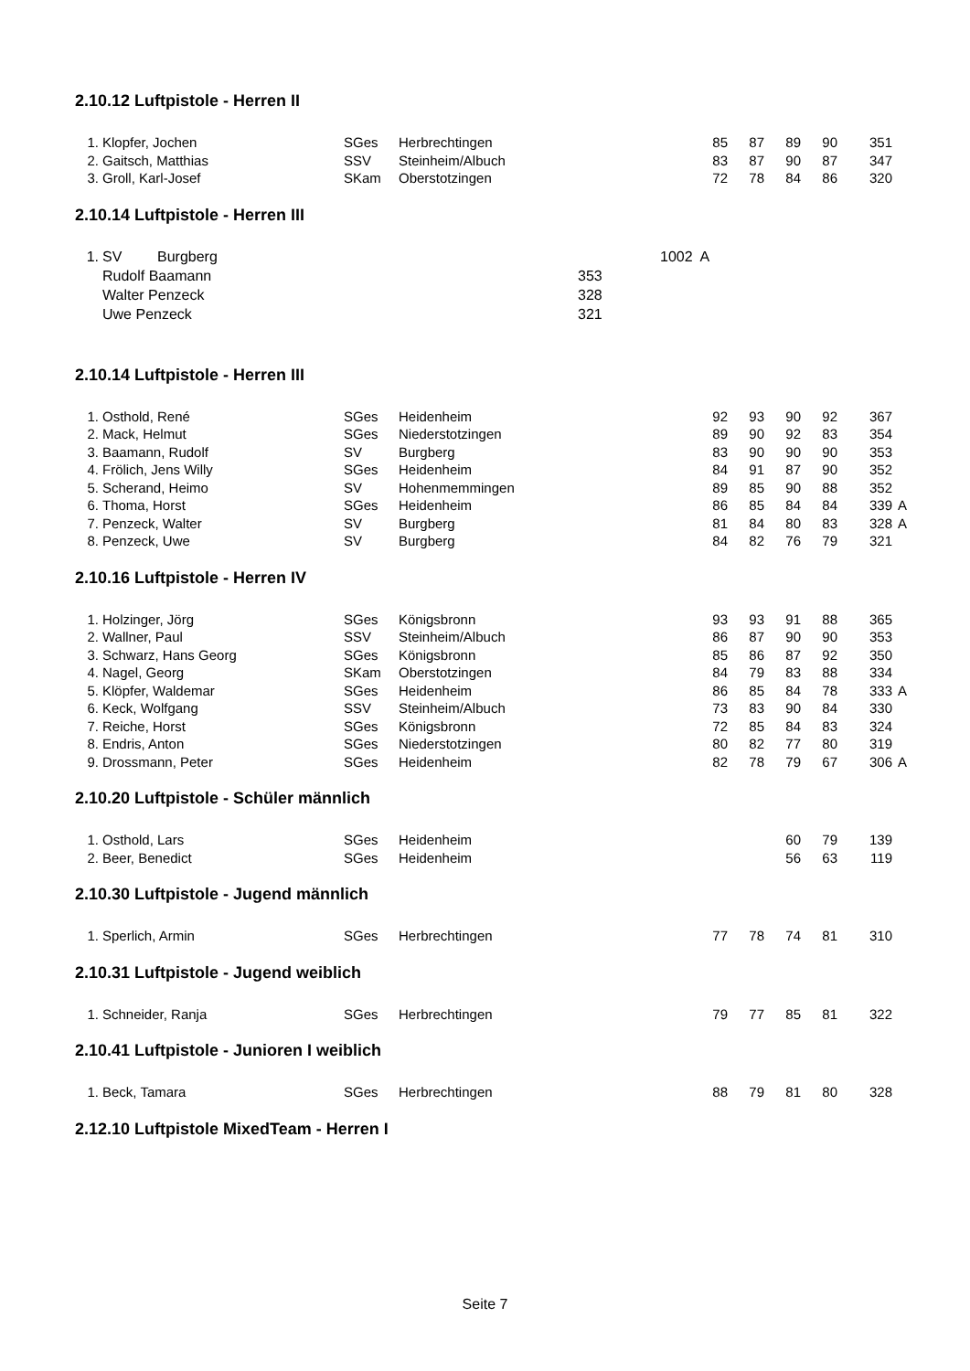2.10.12 Luftpistole - Herren II
| 1. | Klopfer, Jochen | SGes | Herbrechtingen | 85 | 87 | 89 | 90 | 351 | |
| 2. | Gaitsch, Matthias | SSV | Steinheim/Albuch | 83 | 87 | 90 | 87 | 347 | |
| 3. | Groll, Karl-Josef | SKam | Oberstotzingen | 72 | 78 | 84 | 86 | 320 | |
2.10.14 Luftpistole - Herren III
| 1. | SV | Burgberg | | 1002 A |
| | Rudolf Baamann | | 353 | |
| | Walter Penzeck | | 328 | |
| | Uwe Penzeck | | 321 | |
2.10.14 Luftpistole - Herren III
| 1. | Osthold, René | SGes | Heidenheim | 92 | 93 | 90 | 92 | 367 | |
| 2. | Mack, Helmut | SGes | Niederstotzingen | 89 | 90 | 92 | 83 | 354 | |
| 3. | Baamann, Rudolf | SV | Burgberg | 83 | 90 | 90 | 90 | 353 | |
| 4. | Frölich, Jens Willy | SGes | Heidenheim | 84 | 91 | 87 | 90 | 352 | |
| 5. | Scherand, Heimo | SV | Hohenmemmingen | 89 | 85 | 90 | 88 | 352 | |
| 6. | Thoma, Horst | SGes | Heidenheim | 86 | 85 | 84 | 84 | 339 | A |
| 7. | Penzeck, Walter | SV | Burgberg | 81 | 84 | 80 | 83 | 328 | A |
| 8. | Penzeck, Uwe | SV | Burgberg | 84 | 82 | 76 | 79 | 321 | |
2.10.16 Luftpistole - Herren IV
| 1. | Holzinger, Jörg | SGes | Königsbronn | 93 | 93 | 91 | 88 | 365 | |
| 2. | Wallner, Paul | SSV | Steinheim/Albuch | 86 | 87 | 90 | 90 | 353 | |
| 3. | Schwarz, Hans Georg | SGes | Königsbronn | 85 | 86 | 87 | 92 | 350 | |
| 4. | Nagel, Georg | SKam | Oberstotzingen | 84 | 79 | 83 | 88 | 334 | |
| 5. | Klöpfer, Waldemar | SGes | Heidenheim | 86 | 85 | 84 | 78 | 333 | A |
| 6. | Keck, Wolfgang | SSV | Steinheim/Albuch | 73 | 83 | 90 | 84 | 330 | |
| 7. | Reiche, Horst | SGes | Königsbronn | 72 | 85 | 84 | 83 | 324 | |
| 8. | Endris, Anton | SGes | Niederstotzingen | 80 | 82 | 77 | 80 | 319 | |
| 9. | Drossmann, Peter | SGes | Heidenheim | 82 | 78 | 79 | 67 | 306 | A |
2.10.20 Luftpistole - Schüler männlich
| 1. | Osthold, Lars | SGes | Heidenheim | | | 60 | 79 | 139 | |
| 2. | Beer, Benedict | SGes | Heidenheim | | | 56 | 63 | 119 | |
2.10.30 Luftpistole - Jugend männlich
| 1. | Sperlich, Armin | SGes | Herbrechtingen | 77 | 78 | 74 | 81 | 310 | |
2.10.31 Luftpistole - Jugend weiblich
| 1. | Schneider, Ranja | SGes | Herbrechtingen | 79 | 77 | 85 | 81 | 322 | |
2.10.41 Luftpistole - Junioren I weiblich
| 1. | Beck, Tamara | SGes | Herbrechtingen | 88 | 79 | 81 | 80 | 328 | |
2.12.10 Luftpistole MixedTeam - Herren I
Seite 7